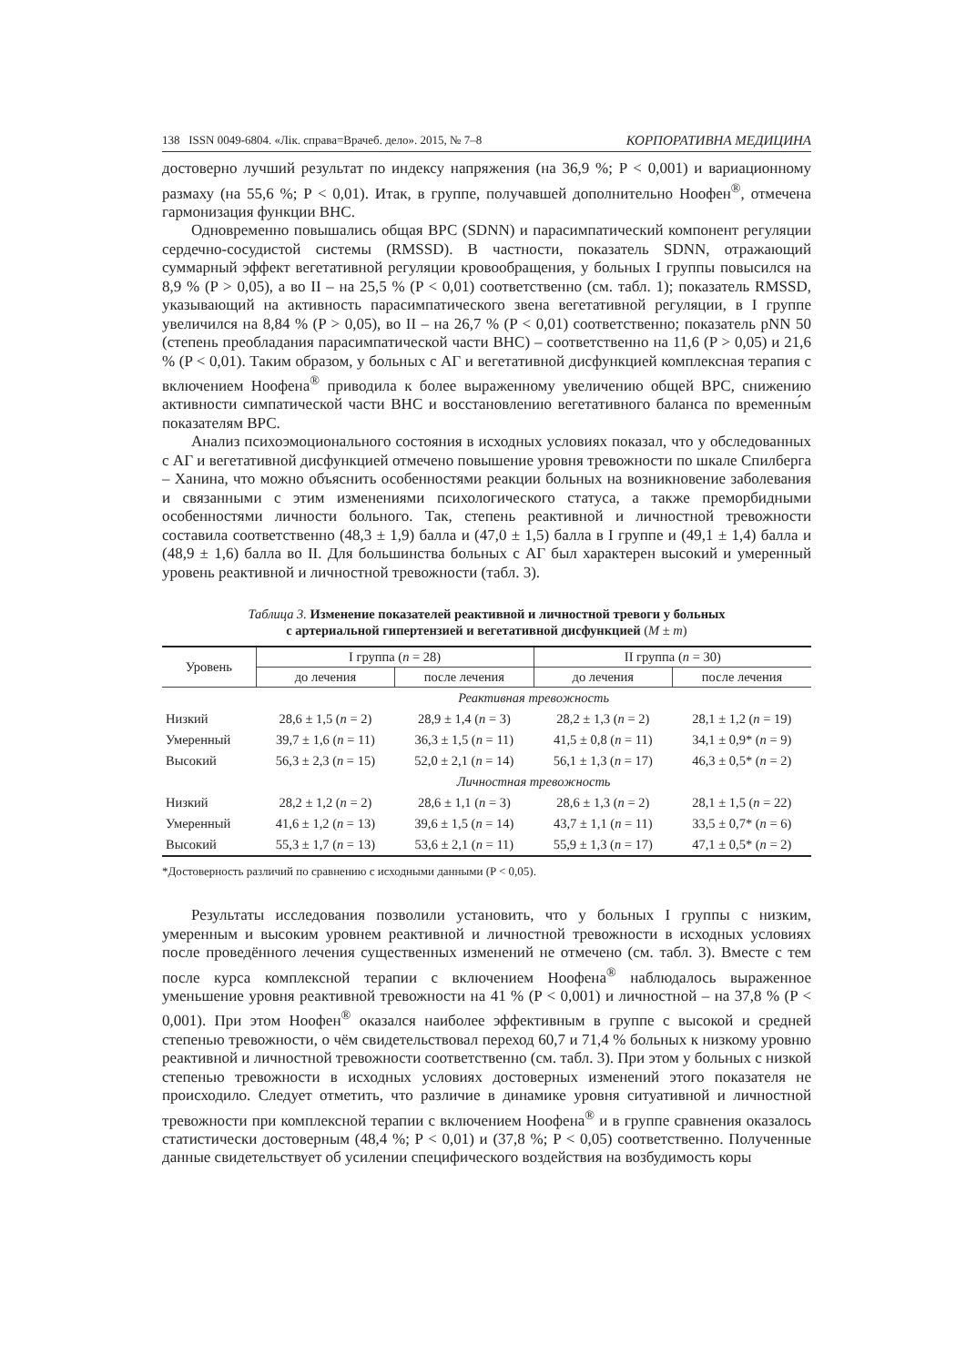138 ISSN 0049-6804. «Лік. справа=Врачеб. дело». 2015, № 7–8 КОРПОРАТИВНА МЕДИЦИНА
достоверно лучший результат по индексу напряжения (на 36,9 %; P < 0,001) и вариационному размаху (на 55,6 %; P < 0,01). Итак, в группе, получавшей дополнительно Ноофен<sup>®</sup>, отмечена гармонизация функции ВНС.
Одновременно повышались общая ВРС (SDNN) и парасимпатический компонент регуляции сердечно-сосудистой системы (RMSSD). В частности, показатель SDNN, отражающий суммарный эффект вегетативной регуляции кровообращения, у больных I группы повысился на 8,9 % (P > 0,05), а во II – на 25,5 % (P < 0,01) соответственно (см. табл. 1); показатель RMSSD, указывающий на активность парасимпатического звена вегетативной регуляции, в I группе увеличился на 8,84 % (P > 0,05), во II – на 26,7 % (P < 0,01) соответственно; показатель pNN 50 (степень преобладания парасимпатической части ВНС) – соответственно на 11,6 (P > 0,05) и 21,6 % (P < 0,01). Таким образом, у больных с АГ и вегетативной дисфункцией комплексная терапия с включением Ноофена<sup>®</sup> приводила к более выраженному увеличению общей ВРС, снижению активности симпатической части ВНС и восстановлению вегетативного баланса по временны́м показателям ВРС.
Анализ психоэмоционального состояния в исходных условиях показал, что у обследованных с АГ и вегетативной дисфункцией отмечено повышение уровня тревожности по шкале Спилберга – Ханина, что можно объяснить особенностями реакции больных на возникновение заболевания и связанными с этим изменениями психологического статуса, а также преморбидными особенностями личности больного. Так, степень реактивной и личностной тревожности составила соответственно (48,3 ± 1,9) балла и (47,0 ± 1,5) балла в I группе и (49,1 ± 1,4) балла и (48,9 ± 1,6) балла во II. Для большинства больных с АГ был характерен высокий и умеренный уровень реактивной и личностной тревожности (табл. 3).
Таблица 3. Изменение показателей реактивной и личностной тревоги у больных
с артериальной гипертензией и вегетативной дисфункцией (M ± m)
| Уровень | I группа ( n = 28) | | II группа ( n = 30) | |
| --- | --- | --- | --- | --- |
| | до лечения | после лечения | до лечения | после лечения |
| | Реактивная тревожность | | | |
| Низкий | 28,6 ± 1,5 ( n = 2) | 28,9 ± 1,4 ( n = 3) | 28,2 ± 1,3 ( n = 2) | 28,1 ± 1,2 ( n = 19) |
| Умеренный | 39,7 ± 1,6 ( n = 11) | 36,3 ± 1,5 ( n = 11) | 41,5 ± 0,8 ( n = 11) | 34,1 ± 0,9* ( n = 9) |
| Высокий | 56,3 ± 2,3 ( n = 15) | 52,0 ± 2,1 ( n = 14) | 56,1 ± 1,3 ( n = 17) | 46,3 ± 0,5* ( n = 2) |
| | Личностная тревожность | | | |
| Низкий | 28,2 ± 1,2 ( n = 2) | 28,6 ± 1,1 ( n = 3) | 28,6 ± 1,3 ( n = 2) | 28,1 ± 1,5 ( n = 22) |
| Умеренный | 41,6 ± 1,2 ( n = 13) | 39,6 ± 1,5 ( n = 14) | 43,7 ± 1,1 ( n = 11) | 33,5 ± 0,7* ( n = 6) |
| Высокий | 55,3 ± 1,7 ( n = 13) | 53,6 ± 2,1 ( n = 11) | 55,9 ± 1,3 ( n = 17) | 47,1 ± 0,5* ( n = 2) |
*Достоверность различий по сравнению с исходными данными (P < 0,05).
Результаты исследования позволили установить, что у больных I группы с низким, умеренным и высоким уровнем реактивной и личностной тревожности в исходных условиях после проведённого лечения существенных изменений не отмечено (см. табл. 3). Вместе с тем после курса комплексной терапии с включением Ноофена<sup>®</sup> наблюдалось выраженное уменьшение уровня реактивной тревожности на 41 % (P < 0,001) и личностной – на 37,8 % (P < 0,001). При этом Ноофен<sup>®</sup> оказался наиболее эффективным в группе с высокой и средней степенью тревожности, о чём свидетельствовал переход 60,7 и 71,4 % больных к низкому уровню реактивной и личностной тревожности соответственно (см. табл. 3). При этом у больных с низкой степенью тревожности в исходных условиях достоверных изменений этого показателя не происходило. Следует отметить, что различие в динамике уровня ситуативной и личностной тревожности при комплексной терапии с включением Ноофена<sup>®</sup> и в группе сравнения оказалось статистически достоверным (48,4 %; P < 0,01) и (37,8 %; P < 0,05) соответственно. Полученные данные свидетельствует об усилении специфического воздействия на возбудимость коры